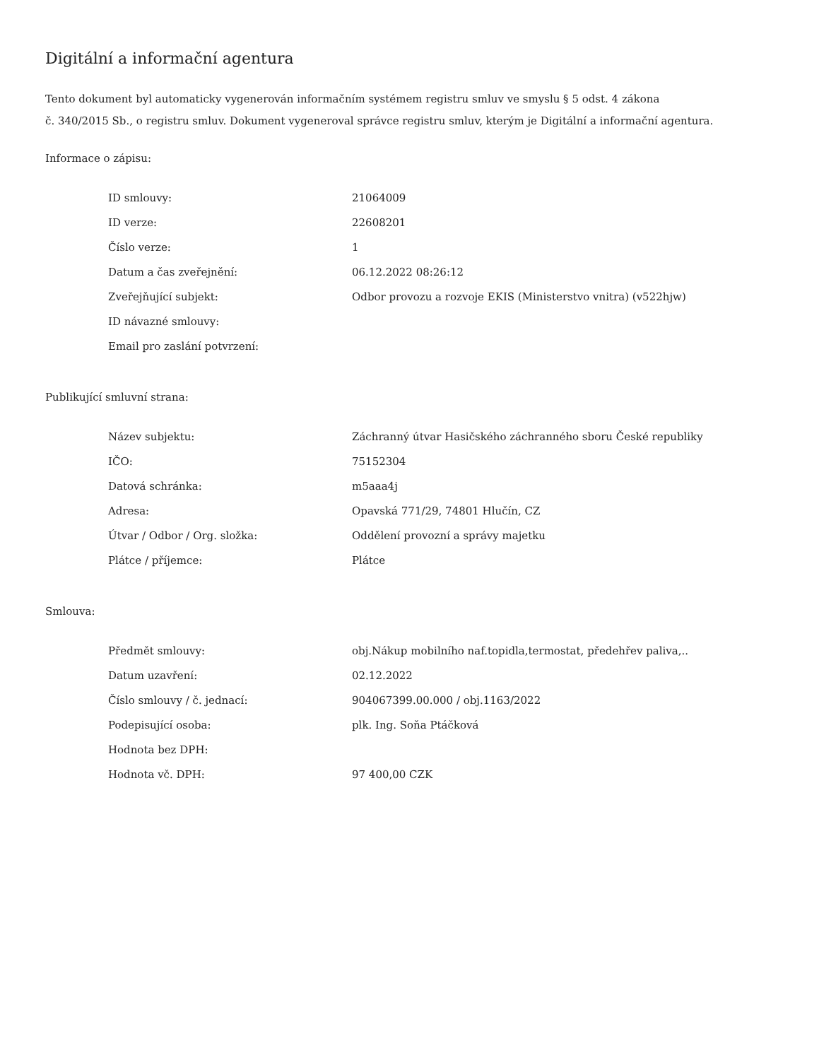Digitální a informační agentura
Tento dokument byl automaticky vygenerován informačním systémem registru smluv ve smyslu § 5 odst. 4 zákona
č. 340/2015 Sb., o registru smluv. Dokument vygeneroval správce registru smluv, kterým je Digitální a informační agentura.
Informace o zápisu:
| ID smlouvy: | 21064009 |
| ID verze: | 22608201 |
| Číslo verze: | 1 |
| Datum a čas zveřejnění: | 06.12.2022 08:26:12 |
| Zveřejňující subjekt: | Odbor provozu a rozvoje EKIS (Ministerstvo vnitra) (v522hjw) |
| ID návazné smlouvy: | |
| Email pro zaslání potvrzení: | |
Publikující smluvní strana:
| Název subjektu: | Záchranný útvar Hasičského záchranného sboru České republiky |
| IČO: | 75152304 |
| Datová schránka: | m5aaa4j |
| Adresa: | Opavská 771/29, 74801 Hlučín, CZ |
| Útvar / Odbor / Org. složka: | Oddělení provozní a správy majetku |
| Plátce / příjemce: | Plátce |
Smlouva:
| Předmět smlouvy: | obj.Nákup mobilního naf.topidla,termostat, předehřev paliva,.. |
| Datum uzavření: | 02.12.2022 |
| Číslo smlouvy / č. jednací: | 904067399.00.000 / obj.1163/2022 |
| Podepisující osoba: | plk. Ing. Soňa Ptáčková |
| Hodnota bez DPH: | |
| Hodnota vč. DPH: | 97 400,00 CZK |